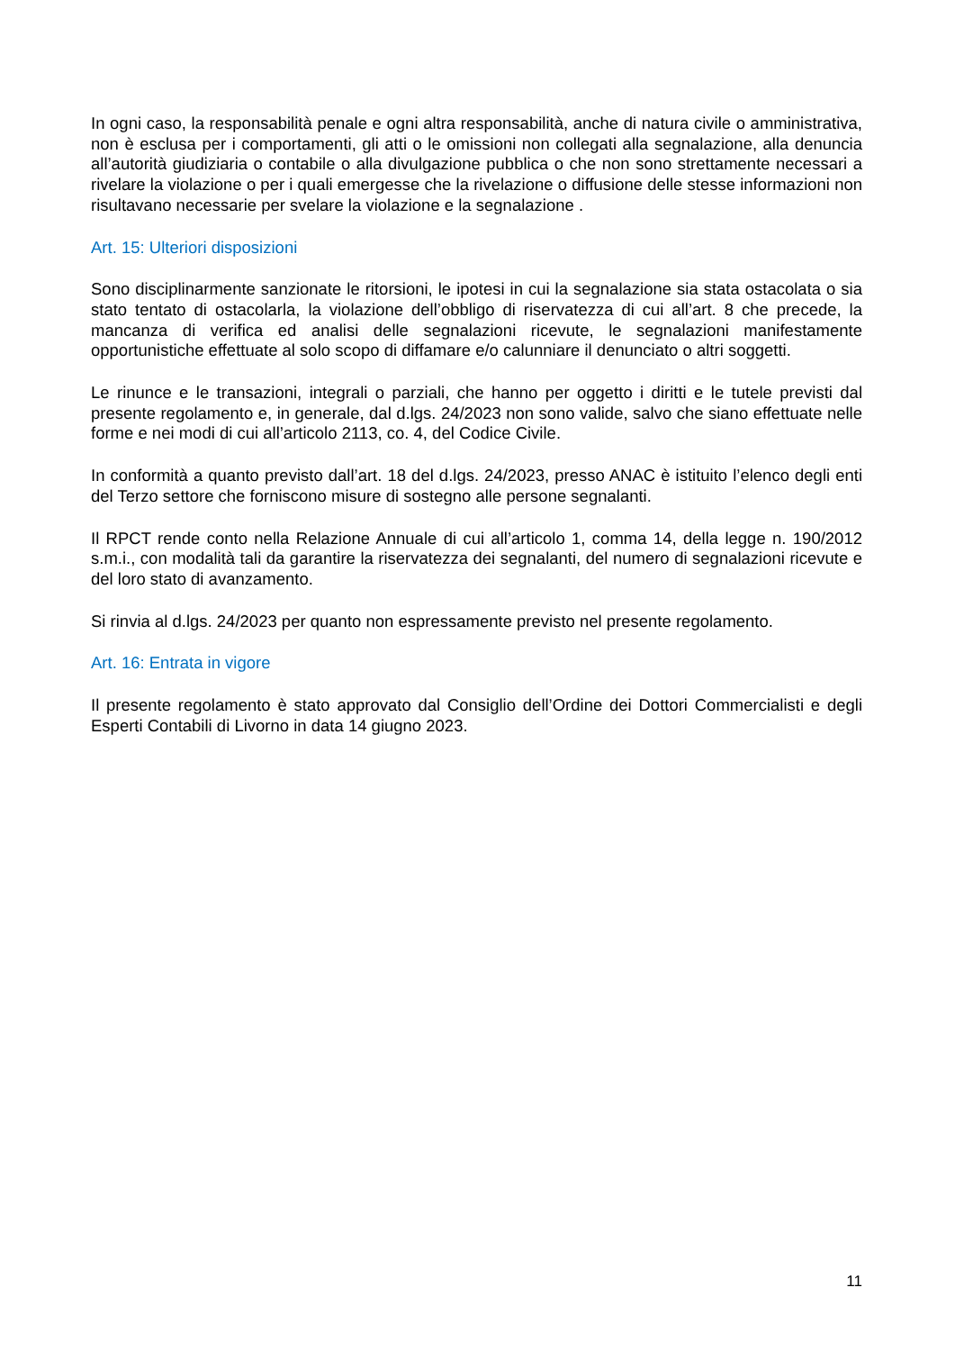In ogni caso, la responsabilità penale e ogni altra responsabilità, anche di natura civile o amministrativa, non è esclusa per i comportamenti, gli atti o le omissioni non collegati alla segnalazione, alla denuncia all’autorità giudiziaria o contabile o alla divulgazione pubblica o che non sono strettamente necessari a rivelare la violazione o per i quali emergesse che la rivelazione o diffusione delle stesse informazioni non risultavano necessarie per svelare la violazione e la segnalazione .
Art. 15: Ulteriori disposizioni
Sono disciplinarmente sanzionate le ritorsioni, le ipotesi in cui la segnalazione sia stata ostacolata o sia stato tentato di ostacolarla, la violazione dell’obbligo di riservatezza di cui all’art. 8 che precede, la mancanza di verifica ed analisi delle segnalazioni ricevute, le segnalazioni manifestamente opportunistiche effettuate al solo scopo di diffamare e/o calunniare il denunciato o altri soggetti.
Le rinunce e le transazioni, integrali o parziali, che hanno per oggetto i diritti e le tutele previsti dal presente regolamento e, in generale, dal d.lgs. 24/2023 non sono valide, salvo che siano effettuate nelle forme e nei modi di cui all’articolo 2113, co. 4, del Codice Civile.
In conformità a quanto previsto dall’art. 18 del d.lgs. 24/2023, presso ANAC è istituito l’elenco degli enti del Terzo settore che forniscono misure di sostegno alle persone segnalanti.
Il RPCT rende conto nella Relazione Annuale di cui all’articolo 1, comma 14, della legge n. 190/2012 s.m.i., con modalità tali da garantire la riservatezza dei segnalanti, del numero di segnalazioni ricevute e del loro stato di avanzamento.
Si rinvia al d.lgs. 24/2023 per quanto non espressamente previsto nel presente regolamento.
Art. 16: Entrata in vigore
Il presente regolamento è stato approvato dal Consiglio dell’Ordine dei Dottori Commercialisti e degli Esperti Contabili di Livorno in data 14 giugno 2023.
11